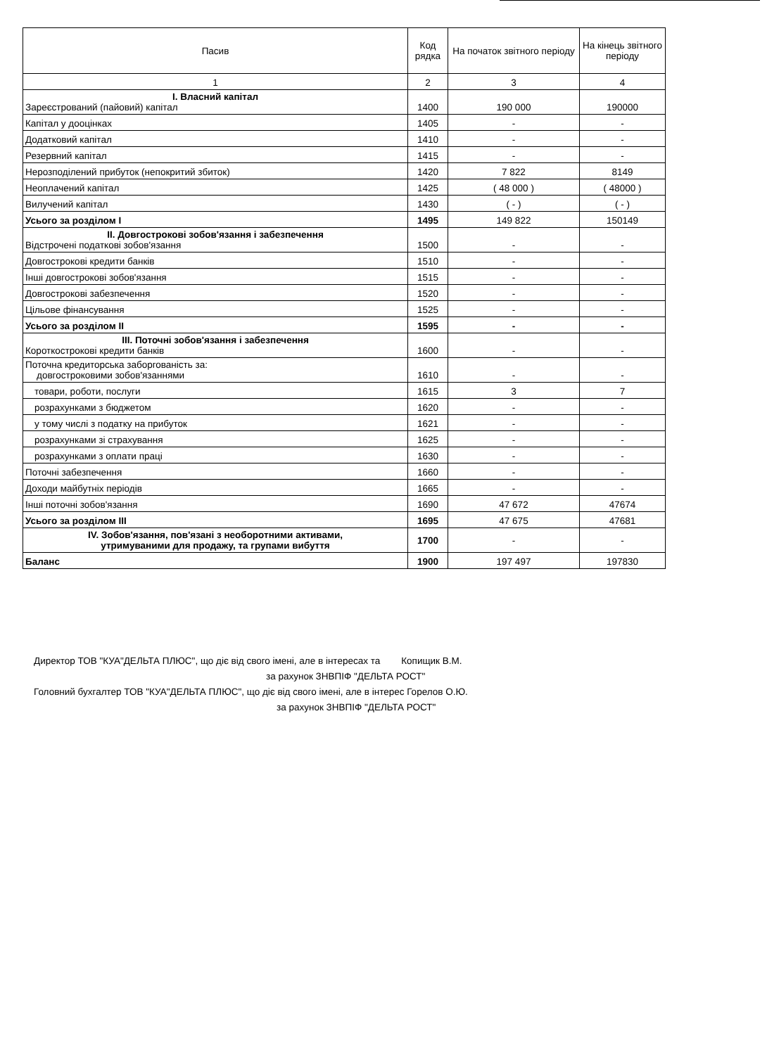| Пасив | Код рядка | На початок звітного періоду | На кінець звітного періоду |
| --- | --- | --- | --- |
| 1 | 2 | 3 | 4 |
| І. Власний капітал Зареєстрований (пайовий) капітал | 1400 | 190 000 | 190000 |
| Капітал у дооцінках | 1405 | - | - |
| Додатковий капітал | 1410 | - | - |
| Резервний капітал | 1415 | - | - |
| Нерозподілений прибуток (непокритий збиток) | 1420 | 7 822 | 8149 |
| Неоплачений капітал | 1425 | ( 48 000 ) | ( 48000 ) |
| Вилучений капітал | 1430 | ( - ) | ( - ) |
| Усього за розділом I | 1495 | 149 822 | 150149 |
| II. Довгострокові зобов'язання і забезпечення Відстрочені податкові зобов'язання | 1500 | - | - |
| Довгострокові кредити банків | 1510 | - | - |
| Інші довгострокові зобов'язання | 1515 | - | - |
| Довгострокові забезпечення | 1520 | - | - |
| Цільове фінансування | 1525 | - | - |
| Усього за розділом II | 1595 | - | - |
| III. Поточні зобов'язання і забезпечення Короткострокові кредити банків | 1600 | - | - |
| Поточна кредиторська заборгованість за: довгостроковими зобов'язаннями | 1610 | - | - |
| товари, роботи, послуги | 1615 | 3 | 7 |
| розрахунками з бюджетом | 1620 | - | - |
| у тому числі з податку на прибуток | 1621 | - | - |
| розрахунками зі страхування | 1625 | - | - |
| розрахунками з оплати праці | 1630 | - | - |
| Поточні забезпечення | 1660 | - | - |
| Доходи майбутніх періодів | 1665 | - | - |
| Інші поточні зобов'язання | 1690 | 47 672 | 47674 |
| Усього за розділом III | 1695 | 47 675 | 47681 |
| IV. Зобов'язання, пов'язані з необоротними активами, утримуваними для продажу, та групами вибуття | 1700 | - | - |
| Баланс | 1900 | 197 497 | 197830 |
Директор ТОВ "КУА"ДЕЛЬТА ПЛЮС", що діє від свого імені, але в інтересах та Копищик В.М.
за рахунок ЗНВПІФ "ДЕЛЬТА РОСТ"
Головний бухгалтер ТОВ "КУА"ДЕЛЬТА ПЛЮС", що діє від свого імені, але в інтерес Горелов О.Ю.
за рахунок ЗНВПІФ "ДЕЛЬТА РОСТ"